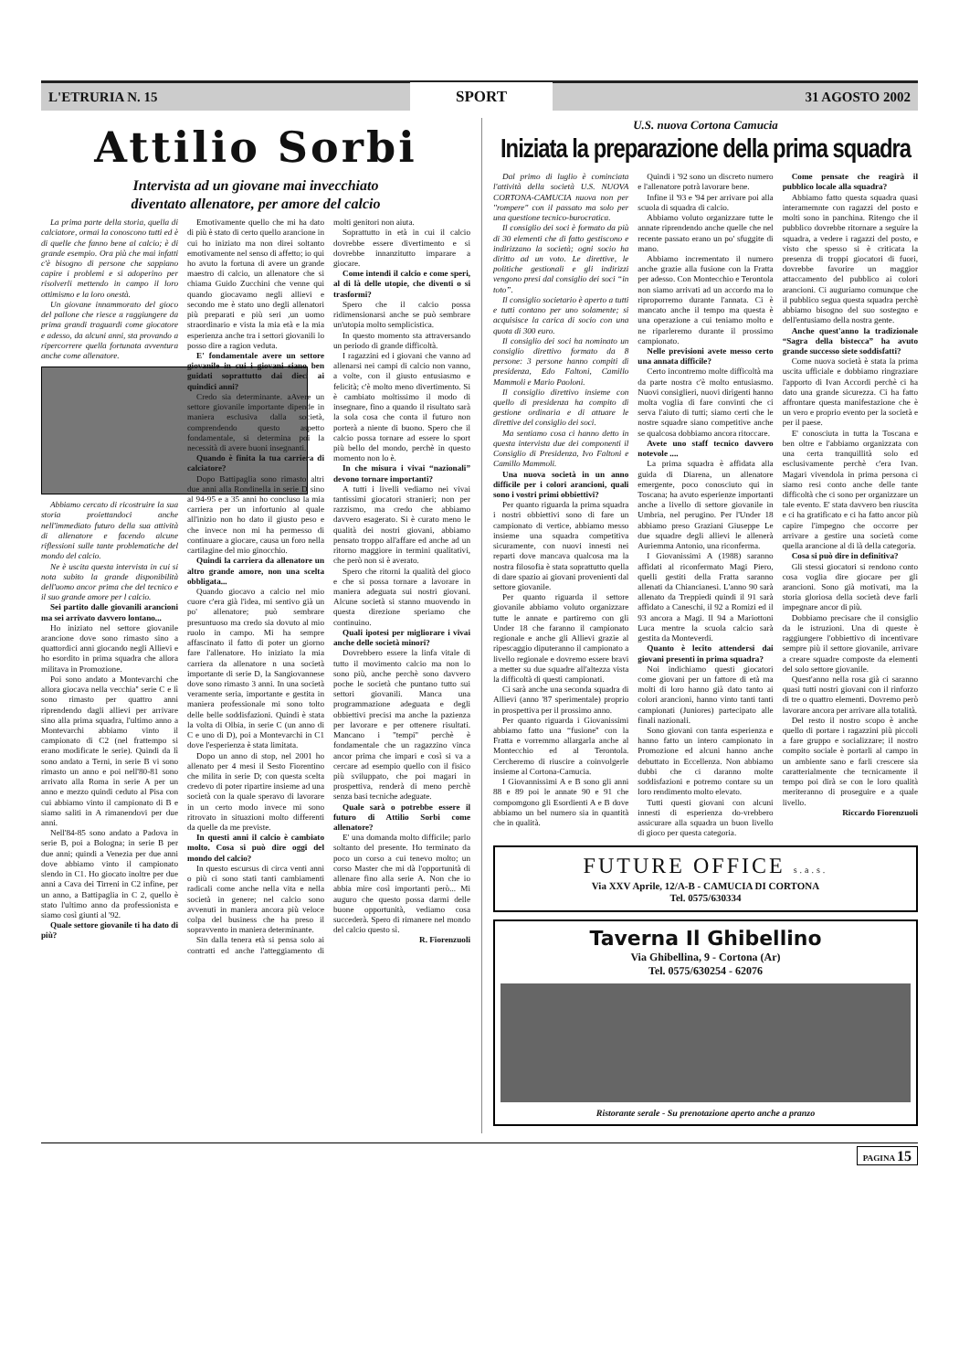L'ETRURIA N. 15 SPORT 31 AGOSTO 2002
Attilio Sorbi
Intervista ad un giovane mai invecchiato
diventato allenatore, per amore del calcio
La prima parte della storia, quella di calciatore, ormai la conoscono tutti ed è di quelle che fanno bene al calcio; è di grande esempio. Ora più che mai infatti c'è bisogno di persone che sappiano capire i problemi e si adoperino per risolverli mettendo in campo il loro ottimismo e la loro onestà.
Un giovane innammorato del gioco del pallone che riesce a raggiungere da prima grandi traguardi come giocatore e adesso, da alcuni anni, sta provando a ripercorrere quella fortunata avventura anche come allenatore.
Abbiamo cercato di ricostruire la sua storia proiettandoci anche nell'immediato futuro della sua attività di allenatore e facendo alcune riflessioni sulle tante problematiche del mondo del calcio.
Ne è uscita questa intervista in cui si nota subito la grande disponibilità dell'uomo ancor prima che del tecnico e il suo grande amore per l calcio.
Sei partito dalle giovanili arancioni ma sei arrivato davvero lontano...
Ho iniziato nel settore giovanile arancione dove sono rimasto sino a quattordici anni giocando negli Allievi e ho esordito in prima squadra che allora militava in Promozione.
Poi sono andato a Montevarchi che allora giocava nella vecchia'' serie C e lì sono rimasto per quattro anni riprendendo dagli allievi per arrivare sino alla prima squadra, l'ultimo anno a Montevarchi abbiamo vinto il campionato di C2 (nel frattempo si erano modificate le serie). Quindi da lì sono andato a Terni, in serie B vi sono rimasto un anno e poi nell'80-81 sono arrivato alla Roma in serie A per un anno e mezzo quindi ceduto al Pisa con cui abbiamo vinto il campionato di B e siamo saliti in A rimanendovi per due anni.
Nell'84-85 sono andato a Padova in serie B, poi a Bologna; in serie B per due anni; quindi a Venezia per due anni dove abbiamo vinto il campionato slendo in C1. Ho giocato inoltre per due anni a Cava dei Tirreni in C2 infine, per un anno, a Battipaglia in C 2, quello è stato l'ultimo anno da professionista e siamo così giunti al '92.
Quale settore giovanile ti ha dato di più?
Emotivamente quello che mi ha dato di più è stato di certo quello arancione in cui ho iniziato ma non direi soltanto emotivamente nel senso di affetto; io qui ho avuto la fortuna di avere un grande maestro di calcio, un allenatore che si chiama Guido Zucchini che venne qui quando giocavamo negli allievi e secondo me è stato uno degli allenatori più preparati e più seri ,un uomo straordinario e vista la mia età e la mia esperienza anche tra i settori giovanili lo posso dire a ragion veduta.
E' fondamentale avere un settore giovanile in cui i giovani siano ben guidati soprattutto dai dieci ai quindici anni?
Credo sia determinante. aAvere un settore giovanile importante dipende in maniera esclusiva dalla società, comprendendo questo aspetto fondamentale, si determina poi la necessità di avere buoni insegnanti.
Quando è finita la tua carriera di calciatore?
Dopo Battipaglia sono rimasto altri due anni alla Rondinella in serie D sino al 94-95 e a 35 anni ho concluso la mia carriera per un infortunio al quale all'inizio non ho dato il giusto peso e che invece non mi ha permesso di continuare a giocare, causa un foro nella cartilagine del mio ginocchio.
Quindi la carriera da allenatore un altro grande amore, non una scelta obbligata...
Quando giocavo a calcio nel mio cuore c'era già l'idea, mi sentivo già un po' allenatore; può sembrare presuntuoso ma credo sia dovuto al mio ruolo in campo. Mi ha sempre affascinato il fatto di poter un giorno fare l'allenatore. Ho iniziato la mia carriera da allenatore n una società importante di serie D, la Sangiovannese dove sono rimasto 3 anni. In una società veramente seria, importante e gestita in maniera professionale mi sono tolto delle belle soddisfazioni. Quindi è stata la volta di Olbia, in serie C (un anno di C e uno di D), poi a Montevarchi in C1 dove l'esperienza è stata limitata.
Dopo un anno di stop, nel 2001 ho allenato per 4 mesi il Sesto Fiorentino che milita in serie D; con questa scelta credevo di poter ripartire insieme ad una società con la quale speravo di lavorare in un certo modo invece mi sono ritrovato in situazioni molto differenti da quelle da me previste.
In questi anni il calcio è cambiato molto. Cosa si può dire oggi del mondo del calcio?
In questo escursus di circa venti anni o più ci sono stati tanti cambiamenti radicali come anche nella vita e nella società in genere; nel calcio sono avvenuti in maniera ancora più veloce colpa del business che ha preso il sopravvento in maniera determinante.
Sin dalla tenera età si pensa solo ai contratti ed anche l'atteggiamento di molti genitori non aiuta.
Soprattutto in età in cui il calcio dovrebbe essere divertimento e si dovrebbe innanzitutto imparare a giocare.
Come intendi il calcio e come speri, al di là delle utopie, che diventi o si trasformi?
Spero che il calcio possa ridimensionarsi anche se può sembrare un'utopia molto semplicistica.
In questo momento sta attraversando un periodo di grande difficoltà.
I ragazzini ed i giovani che vanno ad allenarsi nei campi di calcio non vanno, a volte, con il giusto entusiasmo e felicità; c'è molto meno divertimento. Si è cambiato moltissimo il modo di insegnare, fino a quando il risultato sarà la sola cosa che conta il futuro non porterà a niente di buono. Spero che il calcio possa tornare ad essere lo sport più bello del mondo, perchè in questo momento non lo è.
In che misura i vivai “nazionali” devono tornare importanti?
A tutti i livelli vediamo nei vivai tantissimi giocatori stranieri; non per razzismo, ma credo che abbiamo davvero esagerato. Si è curato meno le qualità dei nostri giovani, abbiamo pensato troppo all'affare ed anche ad un ritorno maggiore in termini qualitativi, che però non si è averato.
Spero che ritorni la qualità del gioco e che si possa tornare a lavorare in maniera adeguata sui nostri giovani. Alcune società si stanno muovendo in questa direzione speriamo che continuino.
Quali ipotesi per migliorare i vivai anche delle società minori?
Dovrebbero essere la linfa vitale di tutto il movimento calcio ma non lo sono più, anche perchè sono davvero poche le società che puntano tutto sui settori giovanili. Manca una programmazione adeguata e degli obbiettivi precisi ma anche la pazienza per lavorare e per ottenere risultati. Mancano i ''tempi'' perchè è fondamentale che un ragazzino vinca ancor prima che impari e così si va a cercare ad esempio quello con il fisico più sviluppato, che poi magari in prospettiva, renderà di meno perchè senza basi tecniche adeguate.
Quale sarà o potrebbe essere il futuro di Attilio Sorbi come allenatore?
E' una domanda molto difficile; parlo soltanto del presente. Ho terminato da poco un corso a cui tenevo molto; un corso Master che mi dà l'opportunità di allenare fino alla serie A. Non che io abbia mire così importanti però... Mi auguro che questo possa darmi delle buone opportunità, vediamo cosa succederà. Spero di rimanere nel mondo del calcio questo sì.
R. Fiorenzuoli
U.S. nuova Cortona Camucia
Iniziata la preparazione della prima squadra
Dal primo di luglio è cominciata l'attività della società U.S. NUOVA CORTONA-CAMUCIA nuova non per ''rompere'' con il passato ma solo per una questione tecnico-burocratica.
Il consiglio dei soci è formato da più di 30 elementi che di fatto gestiscono e indirizzano la società; ogni socio ha diritto ad un voto. Le direttive, le politiche gestionali e gli indirizzi vengono presi dal consiglio dei soci “in toto”.
Il consiglio societario è aperto a tutti e tutti contano per uno solamente; si acquisisce la carica di socio con una quota di 300 euro.
Il consiglio dei soci ha nominato un consiglio direttivo formato da 8 persone: 3 persone hanno compiti di presidenza, Edo Faltoni, Camillo Mammoli e Mario Paoloni.
Il consiglio direttivo insieme con quello di presidenza ha compito di gestione ordinaria e di attuare le direttive del consiglio dei soci.
Ma sentiamo cosa ci hanno detto in questa intervista due dei componenti il Consiglio di Presidenza, Ivo Faltoni e Camillo Mammoli.
Una nuova società in un anno difficile per i colori arancioni, quali sono i vostri primi obbiettivi?
Per quanto riguarda la prima squadra i nostri obbiettivi sono di fare un campionato di vertice, abbiamo messo insieme una squadra competitiva sicuramente, con nuovi innesti nei reparti dove mancava qualcosa ma la nostra filosofia è stata soprattutto quella di dare spazio ai giovani provenienti dal settore giovanile.
Per quanto riguarda il settore giovanile abbiamo voluto organizzare tutte le annate e partiremo con gli Under 18 che faranno il campionato regionale e anche gli Allievi grazie al ripescaggio diputeranno il campionato a livello regionale e dovremo essere bravi a metter su due squadre all'altezza vista la difficoltà di questi campionati.
Ci sarà anche una seconda squadra di Allievi (anno '87 sperimentale) proprio in prospettiva per il prossimo anno.
Per quanto riguarda i Giovanissimi abbiamo fatto una “fusione'' con la Fratta e vorremmo allargarla anche al Montecchio ed al Terontola. Cercheremo di riuscire a coinvolgerle insieme al Cortona-Camucia.
I Giovannissimi A e B sono gli anni 88 e 89 poi le annate 90 e 91 che compomgono gli Esordienti A e B dove abbiamo un bel numero sia in quantità che in qualità.
Quindi i '92 sono un discreto numero e l'allenatore potrà lavorare bene.
Infine il '93 e '94 per arrivare poi alla scuola di squadra di calcio.
Abbiamo voluto organizzare tutte le annate riprendendo anche quelle che nel recente passato erano un po' sfuggite di mano.
Abbiamo incrementato il numero anche grazie alla fusione con la Fratta per adesso. Con Montecchio e Terontola non siamo arrivati ad un accordo ma lo riproporremo durante l'annata. Ci è mancato anche il tempo ma questa è una operazione a cui teniamo molto e ne riparleremo durante il prossimo campionato.
Nelle previsioni avete messo certo una annata difficile?
Certo incontremo molte difficoltà ma da parte nostra c'è molto entusiasmo. Nuovi consiglieri, nuovi dirigenti hanno molta voglia di fare convinti che ci serva l'aiuto di tutti; siamo certi che le nostre squadre siano competitive anche se qualcosa dobbiamo ancora ritoccare.
Avete uno staff tecnico davvero notevole ....
La prima squadra è affidata alla guida di Diarena, un allenatore emergente, poco conosciuto qui in Toscana; ha avuto esperienze importanti anche a livello di settore giovanile in Umbria, nel perugino. Per l'Under 18 abbiamo preso Graziani Giuseppe Le due squadre degli allievi le allenerà Auriemma Antonio, una riconferma.
I Giovanissimi A (1988) saranno affidati al riconfermato Magi Piero, quelli gestiti della Fratta saranno allenati da Chiancianesi. L'anno 90 sarà allenato da Treppiedi quindi il 91 sarà affidato a Caneschi, il 92 a Romizi ed il 93 ancora a Magi. Il 94 a Mariottoni Luca mentre la scuola calcio sarà gestita da Monteverdi.
Quanto è lecito attendersi dai giovani presenti in prima squadra?
Noi indichiamo questi giocatori come giovani per un fattore di età ma molti di loro hanno già dato tanto ai colori arancioni, hanno vinto tanti tanti campionati (Juniores) partecipato alle finali nazionali.
Sono giovani con tanta esperienza e hanno fatto un intero campionato in Promozione ed alcuni hanno anche debuttato in Eccellenza. Non abbiamo dubbi che ci daranno molte soddisfazioni e potremo contare su un loro rendimento molto elevato.
Tutti questi giovani con alcuni innesti di esperienza do-vrebbero assicurare alla squadra un buon livello di gioco per questa categoria.
Come pensate che reagirà il pubblico locale alla squadra?
Abbiamo fatto questa squadra quasi interamemnte con ragazzi del posto e molti sono in panchina. Ritengo che il pubblico dovrebbe ritornare a seguire la squadra, a vedere i ragazzi del posto, e visto che spesso si è criticata la presenza di troppi giocatori di fuori, dovrebbe favorire un maggior attaccamento del pubblico ai colori arancioni. Ci auguriamo comunque che il pubblico segua questa squadra perchè abbiamo bisogno del suo sostegno e dell'entusiamo della nostra gente.
Anche quest'anno la tradizionale “Sagra della bistecca” ha avuto grande successo siete soddisfatti?
Come nuova società è stata la prima uscita ufficiale e dobbiamo ringraziare l'apporto di Ivan Accordi perchè ci ha dato una grande sicurezza. Ci ha fatto affrontare questa manifestazione che è un vero e proprio evento per la società e per il paese.
E' conosciuta in tutta la Toscana e ben oltre e l'abbiamo organizzata con una certa tranquillità solo ed esclusivamente perchè c'era Ivan. Magari vivendola in prima persona ci siamo resi conto anche delle tante difficoltà che ci sono per organizzare un tale evento. E' stata davvero ben riuscita e ci ha gratificato e ci ha fatto ancor più capire l'impegno che occorre per arrivare a gestire una società come quella arancione al di là della categoria.
Cosa si può dire in definitiva?
Gli stessi giocatori si rendono conto cosa voglia dire giocare per gli arancioni. Sono già motivati, ma la storia gloriosa della società deve farli impegnare ancor di più.
Dobbiamo precisare che il consiglio da le istruzioni. Una di queste è raggiungere l'obbiettivo di incentivare sempre più il settore giovanile, arrivare a creare squadre composte da elementi del solo settore giovanile.
Quest'anno nella rosa già ci saranno quasi tutti nostri giovani con il rinforzo di tre o quattro elementi. Dovremo però lavorare ancora per arrivare alla totalità.
Del resto il nostro scopo è anche quello di portare i ragazzini più piccoli a fare gruppo e socializzare; il nostro compito sociale è portarli al campo in un ambiente sano e farli crescere sia caratterialmente che tecnicamente il tempo poi dirà se con le loro qualità meriteranno di proseguire e a quale livello.
Riccardo Fiorenzuoli
FUTURE OFFICE s.a.s.
Via XXV Aprile, 12/A-B - CAMUCIA DI CORTONA
Tel. 0575/630334
Taverna Il Ghibellino
Via Ghibellina, 9 - Cortona (Ar)
Tel. 0575/630254 - 62076
Ristorante serale - Su prenotazione aperto anche a pranzo
PAGINA 15